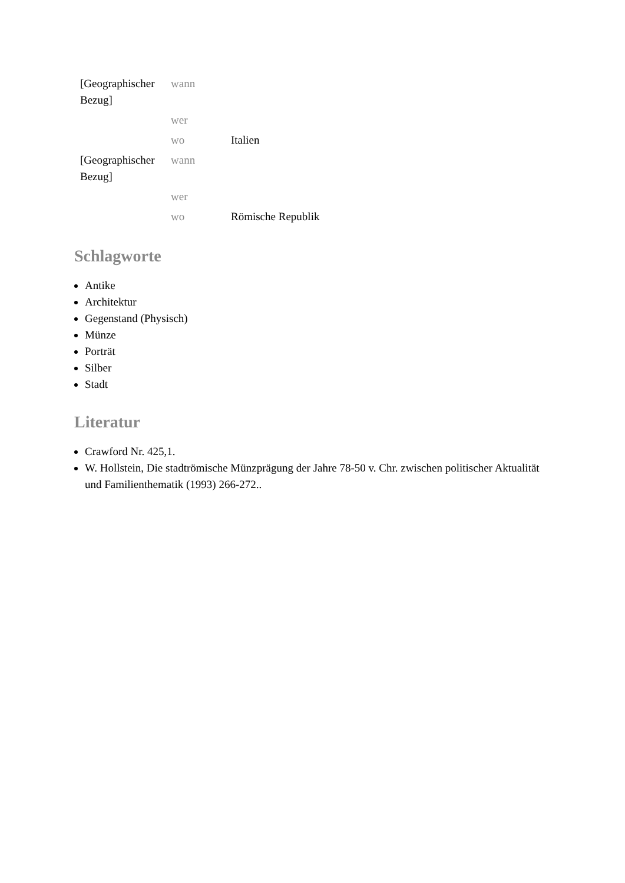| [Geographischer Bezug] | wann | |
| | wer | |
| | wo | Italien |
| [Geographischer Bezug] | wann | |
| | wer | |
| | wo | Römische Republik |
Schlagworte
Antike
Architektur
Gegenstand (Physisch)
Münze
Porträt
Silber
Stadt
Literatur
Crawford Nr. 425,1.
W. Hollstein, Die stadtrömische Münzprägung der Jahre 78-50 v. Chr. zwischen politischer Aktualität und Familienthematik (1993) 266-272..